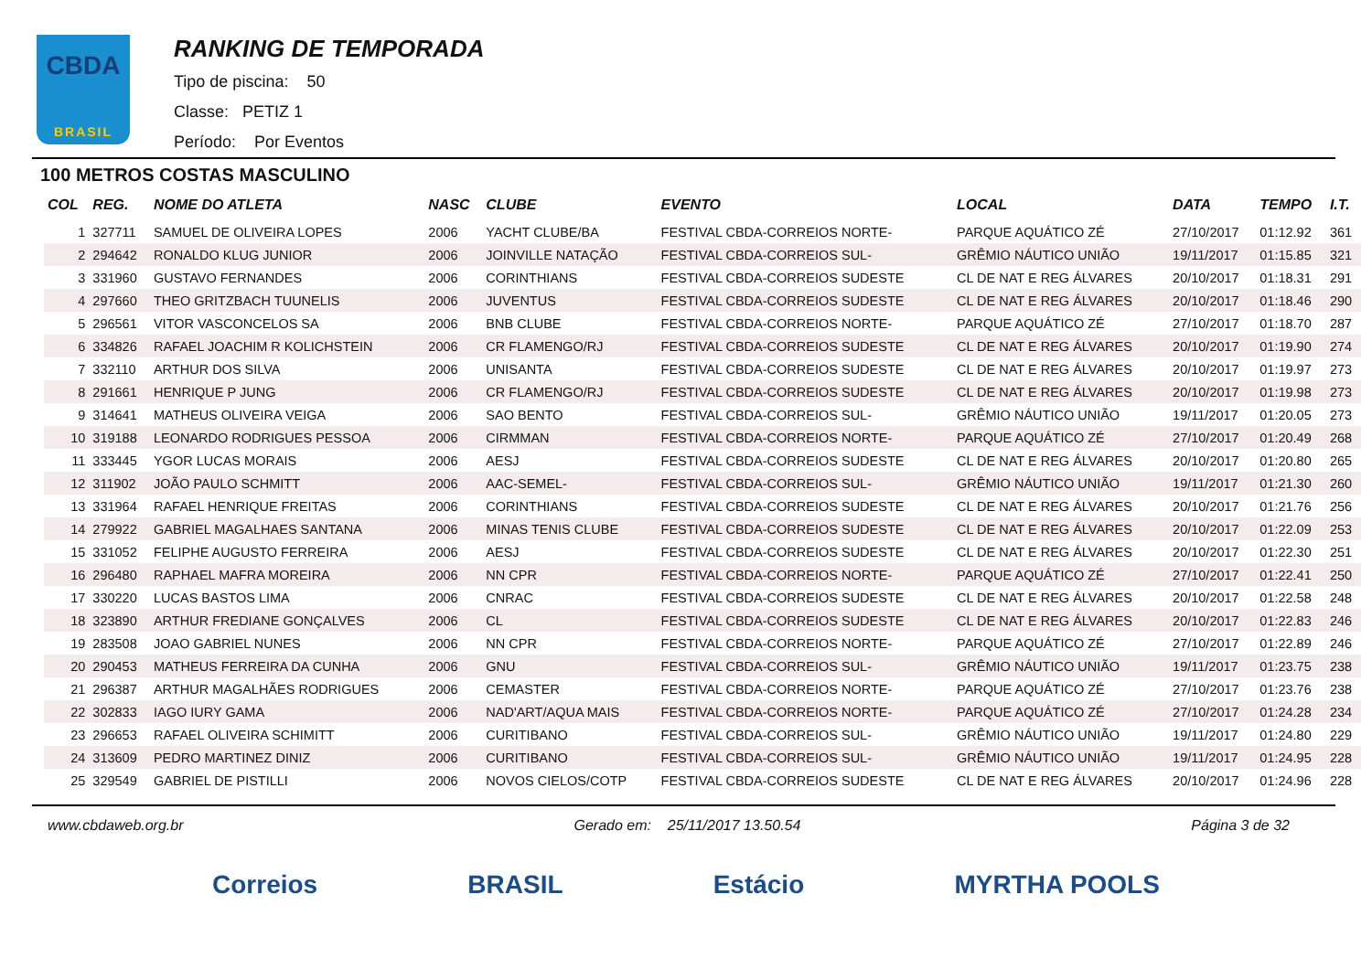CBDA
BRASIL
RANKING DE TEMPORADA
Tipo de piscina: 50
Classe: PETIZ 1
Período: Por Eventos
100 METROS COSTAS MASCULINO
| COL | REG. | NOME DO ATLETA | NASC | CLUBE | EVENTO | LOCAL | DATA | TEMPO | I.T. |
| --- | --- | --- | --- | --- | --- | --- | --- | --- | --- |
| 1 | 327711 | SAMUEL DE OLIVEIRA LOPES | 2006 | YACHT CLUBE/BA | FESTIVAL CBDA-CORREIOS NORTE- | PARQUE AQUÁTICO ZÉ | 27/10/2017 | 01:12.92 | 361 |
| 2 | 294642 | RONALDO KLUG JUNIOR | 2006 | JOINVILLE NATAÇÃO | FESTIVAL CBDA-CORREIOS SUL- | GRÊMIO NÁUTICO UNIÃO | 19/11/2017 | 01:15.85 | 321 |
| 3 | 331960 | GUSTAVO FERNANDES | 2006 | CORINTHIANS | FESTIVAL CBDA-CORREIOS SUDESTE | CL DE NAT E REG ÁLVARES | 20/10/2017 | 01:18.31 | 291 |
| 4 | 297660 | THEO GRITZBACH TUUNELIS | 2006 | JUVENTUS | FESTIVAL CBDA-CORREIOS SUDESTE | CL DE NAT E REG ÁLVARES | 20/10/2017 | 01:18.46 | 290 |
| 5 | 296561 | VITOR VASCONCELOS SA | 2006 | BNB CLUBE | FESTIVAL CBDA-CORREIOS NORTE- | PARQUE AQUÁTICO ZÉ | 27/10/2017 | 01:18.70 | 287 |
| 6 | 334826 | RAFAEL JOACHIM R KOLICHSTEIN | 2006 | CR FLAMENGO/RJ | FESTIVAL CBDA-CORREIOS SUDESTE | CL DE NAT E REG ÁLVARES | 20/10/2017 | 01:19.90 | 274 |
| 7 | 332110 | ARTHUR DOS SILVA | 2006 | UNISANTA | FESTIVAL CBDA-CORREIOS SUDESTE | CL DE NAT E REG ÁLVARES | 20/10/2017 | 01:19.97 | 273 |
| 8 | 291661 | HENRIQUE P JUNG | 2006 | CR FLAMENGO/RJ | FESTIVAL CBDA-CORREIOS SUDESTE | CL DE NAT E REG ÁLVARES | 20/10/2017 | 01:19.98 | 273 |
| 9 | 314641 | MATHEUS OLIVEIRA VEIGA | 2006 | SAO BENTO | FESTIVAL CBDA-CORREIOS SUL- | GRÊMIO NÁUTICO UNIÃO | 19/11/2017 | 01:20.05 | 273 |
| 10 | 319188 | LEONARDO RODRIGUES PESSOA | 2006 | CIRMMAN | FESTIVAL CBDA-CORREIOS NORTE- | PARQUE AQUÁTICO ZÉ | 27/10/2017 | 01:20.49 | 268 |
| 11 | 333445 | YGOR LUCAS MORAIS | 2006 | AESJ | FESTIVAL CBDA-CORREIOS SUDESTE | CL DE NAT E REG ÁLVARES | 20/10/2017 | 01:20.80 | 265 |
| 12 | 311902 | JOÃO PAULO SCHMITT | 2006 | AAC-SEMEL- | FESTIVAL CBDA-CORREIOS SUL- | GRÊMIO NÁUTICO UNIÃO | 19/11/2017 | 01:21.30 | 260 |
| 13 | 331964 | RAFAEL HENRIQUE FREITAS | 2006 | CORINTHIANS | FESTIVAL CBDA-CORREIOS SUDESTE | CL DE NAT E REG ÁLVARES | 20/10/2017 | 01:21.76 | 256 |
| 14 | 279922 | GABRIEL MAGALHAES SANTANA | 2006 | MINAS TENIS CLUBE | FESTIVAL CBDA-CORREIOS SUDESTE | CL DE NAT E REG ÁLVARES | 20/10/2017 | 01:22.09 | 253 |
| 15 | 331052 | FELIPHE AUGUSTO FERREIRA | 2006 | AESJ | FESTIVAL CBDA-CORREIOS SUDESTE | CL DE NAT E REG ÁLVARES | 20/10/2017 | 01:22.30 | 251 |
| 16 | 296480 | RAPHAEL MAFRA MOREIRA | 2006 | NN CPR | FESTIVAL CBDA-CORREIOS NORTE- | PARQUE AQUÁTICO ZÉ | 27/10/2017 | 01:22.41 | 250 |
| 17 | 330220 | LUCAS BASTOS LIMA | 2006 | CNRAC | FESTIVAL CBDA-CORREIOS SUDESTE | CL DE NAT E REG ÁLVARES | 20/10/2017 | 01:22.58 | 248 |
| 18 | 323890 | ARTHUR FREDIANE GONÇALVES | 2006 | CL | FESTIVAL CBDA-CORREIOS SUDESTE | CL DE NAT E REG ÁLVARES | 20/10/2017 | 01:22.83 | 246 |
| 19 | 283508 | JOAO GABRIEL NUNES | 2006 | NN CPR | FESTIVAL CBDA-CORREIOS NORTE- | PARQUE AQUÁTICO ZÉ | 27/10/2017 | 01:22.89 | 246 |
| 20 | 290453 | MATHEUS FERREIRA DA CUNHA | 2006 | GNU | FESTIVAL CBDA-CORREIOS SUL- | GRÊMIO NÁUTICO UNIÃO | 19/11/2017 | 01:23.75 | 238 |
| 21 | 296387 | ARTHUR MAGALHÃES RODRIGUES | 2006 | CEMASTER | FESTIVAL CBDA-CORREIOS NORTE- | PARQUE AQUÁTICO ZÉ | 27/10/2017 | 01:23.76 | 238 |
| 22 | 302833 | IAGO IURY GAMA | 2006 | NAD'ART/AQUA MAIS | FESTIVAL CBDA-CORREIOS NORTE- | PARQUE AQUÁTICO ZÉ | 27/10/2017 | 01:24.28 | 234 |
| 23 | 296653 | RAFAEL OLIVEIRA SCHIMITT | 2006 | CURITIBANO | FESTIVAL CBDA-CORREIOS SUL- | GRÊMIO NÁUTICO UNIÃO | 19/11/2017 | 01:24.80 | 229 |
| 24 | 313609 | PEDRO MARTINEZ DINIZ | 2006 | CURITIBANO | FESTIVAL CBDA-CORREIOS SUL- | GRÊMIO NÁUTICO UNIÃO | 19/11/2017 | 01:24.95 | 228 |
| 25 | 329549 | GABRIEL DE PISTILLI | 2006 | NOVOS CIELOS/COTP | FESTIVAL CBDA-CORREIOS SUDESTE | CL DE NAT E REG ÁLVARES | 20/10/2017 | 01:24.96 | 228 |
www.cbdaweb.org.br Gerado em: 25/11/2017 13.50.54 Página 3 de 32
Correios BRASIL Estácio MYRTHA POOLS